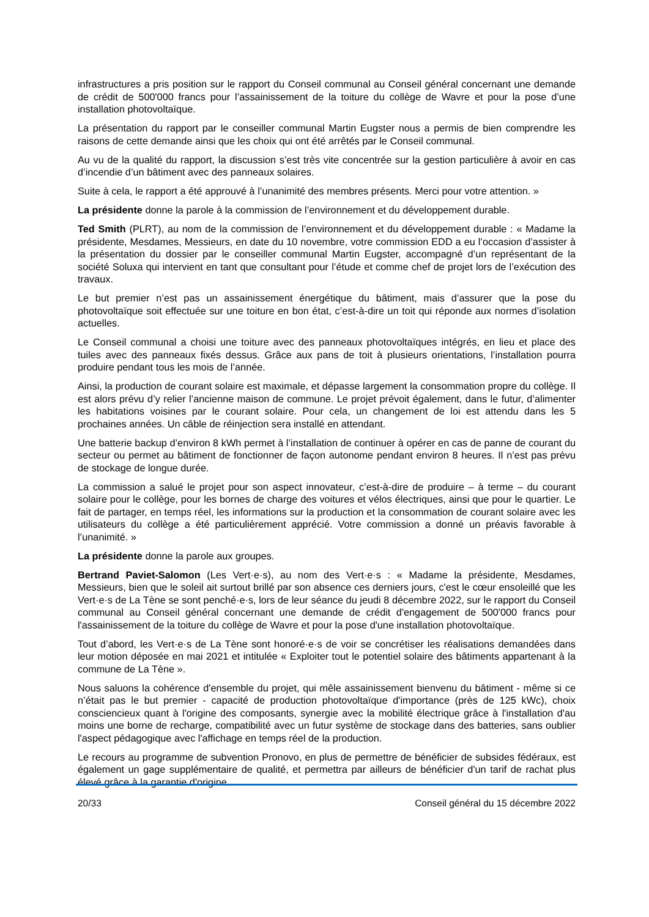infrastructures a pris position sur le rapport du Conseil communal au Conseil général concernant une demande de crédit de 500'000 francs pour l’assainissement de la toiture du collège de Wavre et pour la pose d’une installation photovoltaïque.
La présentation du rapport par le conseiller communal Martin Eugster nous a permis de bien comprendre les raisons de cette demande ainsi que les choix qui ont été arrêtés par le Conseil communal.
Au vu de la qualité du rapport, la discussion s’est très vite concentrée sur la gestion particulière à avoir en cas d’incendie d’un bâtiment avec des panneaux solaires.
Suite à cela, le rapport a été approuvé à l’unanimité des membres présents. Merci pour votre attention. »
La présidente donne la parole à la commission de l’environnement et du développement durable.
Ted Smith (PLRT), au nom de la commission de l’environnement et du développement durable : « Madame la présidente, Mesdames, Messieurs, en date du 10 novembre, votre commission EDD a eu l’occasion d’assister à la présentation du dossier par le conseiller communal Martin Eugster, accompagné d’un représentant de la société Soluxa qui intervient en tant que consultant pour l’étude et comme chef de projet lors de l’exécution des travaux.
Le but premier n’est pas un assainissement énergétique du bâtiment, mais d’assurer que la pose du photovoltaïque soit effectuée sur une toiture en bon état, c’est-à-dire un toit qui réponde aux normes d’isolation actuelles.
Le Conseil communal a choisi une toiture avec des panneaux photovoltaïques intégrés, en lieu et place des tuiles avec des panneaux fixés dessus. Grâce aux pans de toit à plusieurs orientations, l’installation pourra produire pendant tous les mois de l’année.
Ainsi, la production de courant solaire est maximale, et dépasse largement la consommation propre du collège. Il est alors prévu d’y relier l’ancienne maison de commune. Le projet prévoit également, dans le futur, d’alimenter les habitations voisines par le courant solaire. Pour cela, un changement de loi est attendu dans les 5 prochaines années. Un câble de réinjection sera installé en attendant.
Une batterie backup d’environ 8 kWh permet à l’installation de continuer à opérer en cas de panne de courant du secteur ou permet au bâtiment de fonctionner de façon autonome pendant environ 8 heures. Il n’est pas prévu de stockage de longue durée.
La commission a salué le projet pour son aspect innovateur, c’est-à-dire de produire – à terme – du courant solaire pour le collège, pour les bornes de charge des voitures et vélos électriques, ainsi que pour le quartier. Le fait de partager, en temps réel, les informations sur la production et la consommation de courant solaire avec les utilisateurs du collège a été particulièrement apprécié. Votre commission a donné un préavis favorable à l’unanimité. »
La présidente donne la parole aux groupes.
Bertrand Paviet-Salomon (Les Vert·e·s), au nom des Vert·e·s : « Madame la présidente, Mesdames, Messieurs, bien que le soleil ait surtout brillé par son absence ces derniers jours, c'est le cœur ensoleillé que les Vert·e·s de La Tène se sont penché·e·s, lors de leur séance du jeudi 8 décembre 2022, sur le rapport du Conseil communal au Conseil général concernant une demande de crédit d'engagement de 500'000 francs pour l'assainissement de la toiture du collège de Wavre et pour la pose d'une installation photovoltaïque.
Tout d’abord, les Vert·e·s de La Tène sont honoré·e·s de voir se concrétiser les réalisations demandées dans leur motion déposée en mai 2021 et intitulée « Exploiter tout le potentiel solaire des bâtiments appartenant à la commune de La Tène ».
Nous saluons la cohérence d'ensemble du projet, qui mêle assainissement bienvenu du bâtiment - même si ce n’était pas le but premier - capacité de production photovoltaïque d'importance (près de 125 kWc), choix consciencieux quant à l'origine des composants, synergie avec la mobilité électrique grâce à l'installation d'au moins une borne de recharge, compatibilité avec un futur système de stockage dans des batteries, sans oublier l'aspect pédagogique avec l'affichage en temps réel de la production.
Le recours au programme de subvention Pronovo, en plus de permettre de bénéficier de subsides fédéraux, est également un gage supplémentaire de qualité, et permettra par ailleurs de bénéficier d'un tarif de rachat plus élevé grâce à la garantie d'origine.
20/33 Conseil général du 15 décembre 2022